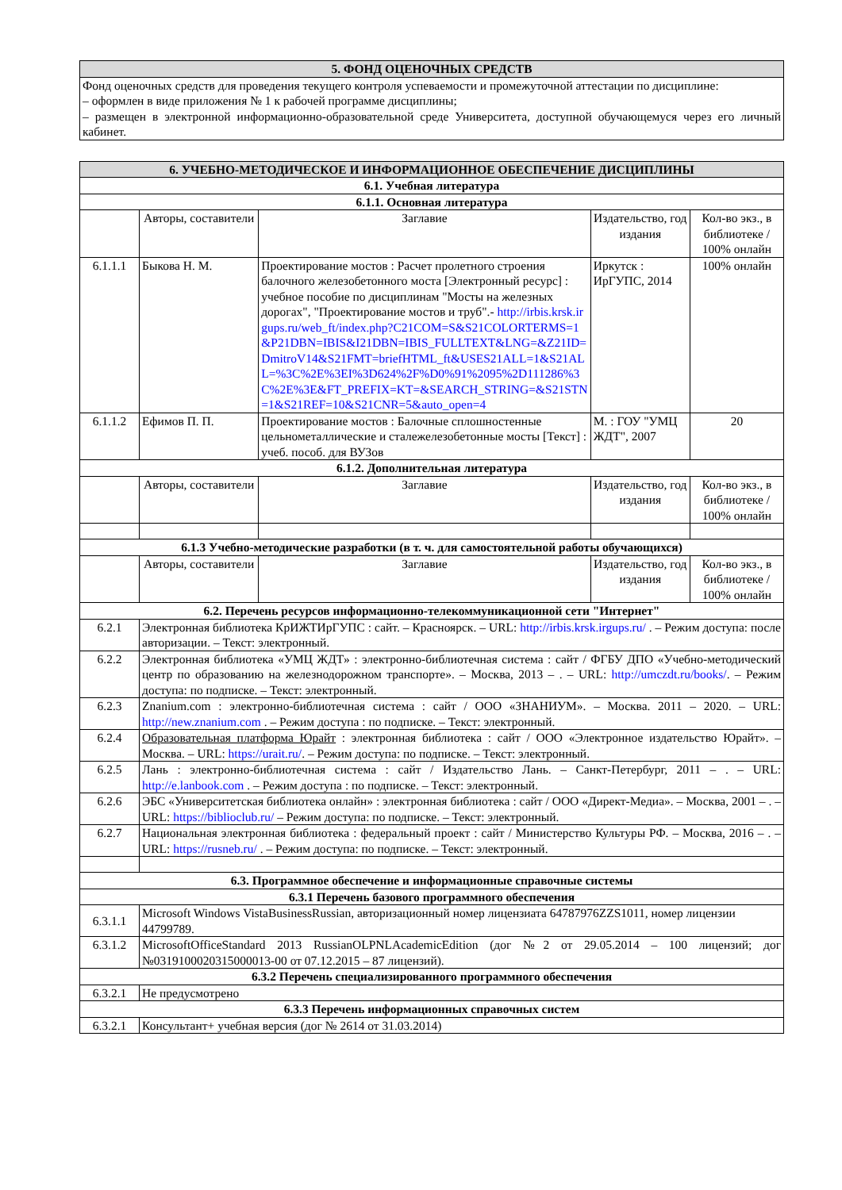| 5. ФОНД ОЦЕНОЧНЫХ СРЕДСТВ |
| Фонд оценочных средств для проведения текущего контроля успеваемости и промежуточной аттестации по дисциплине: – оформлен в виде приложения № 1 к рабочей программе дисциплины; – размещен в электронной информационно-образовательной среде Университета, доступной обучающемуся через его личный кабинет. |
| 6. УЧЕБНО-МЕТОДИЧЕСКОЕ И ИНФОРМАЦИОННОЕ ОБЕСПЕЧЕНИЕ ДИСЦИПЛИНЫ | | | | |
| 6.1. Учебная литература | | | | |
| 6.1.1. Основная литература | | | | |
| | Авторы, составители | Заглавие | Издательство, год издания | Кол-во экз., в библиотеке / 100% онлайн |
| 6.1.1.1 | Быкова Н. М. | Проектирование мостов : Расчет пролетного строения балочного железобетонного моста [Электронный ресурс] : учебное пособие по дисциплинам "Мосты на железных дорогах", "Проектирование мостов и труб".- http://irbis.krsk.irgups.ru/web_ft/index.php?C21COM=S&S21COLORTERMS=1&P21DBN=IBIS&I21DBN=IBIS_FULLTEXT&LNG=&Z21ID=DmitroV14&S21FMT=briefHTML_ft&USES21ALL=1&S21ALL=%3C%2E%3EI%3D624%2F%D0%91%2095%2D111286%3C%2E%3E&FT_PREFIX=KT=&SEARCH_STRING=&S21STN=1&S21REF=10&S21CNR=5&auto_open=4 | Иркутск : ИрГУПС, 2014 | 100% онлайн |
| 6.1.1.2 | Ефимов П. П. | Проектирование мостов : Балочные сплошностенные цельнометаллические и сталежелезобетонные мосты [Текст] : учеб. пособ. для ВУЗов | М. : ГОУ "УМЦ ЖДТ", 2007 | 20 |
| 6.1.2. Дополнительная литература | | | | |
| | Авторы, составители | Заглавие | Издательство, год издания | Кол-во экз., в библиотеке / 100% онлайн |
| 6.1.3 Учебно-методические разработки (в т. ч. для самостоятельной работы обучающихся) | | | | |
| | Авторы, составители | Заглавие | Издательство, год издания | Кол-во экз., в библиотеке / 100% онлайн |
| 6.2. Перечень ресурсов информационно-телекоммуникационной сети "Интернет" | | | | |
| 6.2.1 | Электронная библиотека КрИЖТИрГУПС : сайт. – Красноярск. – URL: http://irbis.krsk.irgups.ru/ . – Режим доступа: после авторизации. – Текст: электронный. | | | |
| 6.2.2 | Электронная библиотека «УМЦ ЖДТ» : электронно-библиотечная система : сайт / ФГБУ ДПО «Учебно-методический центр по образованию на железнодорожном транспорте». – Москва, 2013 – . – URL: http://umczdt.ru/books/ . – Режим доступа: по подписке. – Текст: электронный. | | | |
| 6.2.3 | Znanium.com : электронно-библиотечная система : сайт / ООО «ЗНАНИУМ». – Москва. 2011 – 2020. – URL: http://new.znanium.com . – Режим доступа : по подписке. – Текст: электронный. | | | |
| 6.2.4 | Образовательная платформа Юрайт : электронная библиотека : сайт / ООО «Электронное издательство Юрайт». – Москва. – URL: https://urait.ru/ . – Режим доступа: по подписке. – Текст: электронный. | | | |
| 6.2.5 | Лань : электронно-библиотечная система : сайт / Издательство Лань. – Санкт-Петербург, 2011 – . – URL: http://e.lanbook.com . – Режим доступа : по подписке. – Текст: электронный. | | | |
| 6.2.6 | ЭБС «Университетская библиотека онлайн» : электронная библиотека : сайт / ООО «Директ-Медиа». – Москва, 2001 – . – URL: https://biblioclub.ru/ – Режим доступа: по подписке. – Текст: электронный. | | | |
| 6.2.7 | Национальная электронная библиотека : федеральный проект : сайт / Министерство Культуры РФ. – Москва, 2016 – . – URL: https://rusneb.ru/ . – Режим доступа: по подписке. – Текст: электронный. | | | |
| 6.3. Программное обеспечение и информационные справочные системы | | | | |
| 6.3.1 Перечень базового программного обеспечения | | | | |
| 6.3.1.1 | Microsoft Windows VistaBusinessRussian, авторизационный номер лицензиата 64787976ZZS1011, номер лицензии 44799789. | | | |
| 6.3.1.2 | MicrosoftOfficeStandard 2013 RussianOLPNLAcademicEdition (дог №2 от 29.05.2014 – 100 лицензий; дог №0319100020315000013-00 от 07.12.2015 – 87 лицензий). | | | |
| 6.3.2 Перечень специализированного программного обеспечения | | | | |
| 6.3.2.1 | Не предусмотрено | | | |
| 6.3.3 Перечень информационных справочных систем | | | | |
| 6.3.2.1 | Консультант+ учебная версия (дог № 2614 от 31.03.2014) | | | |